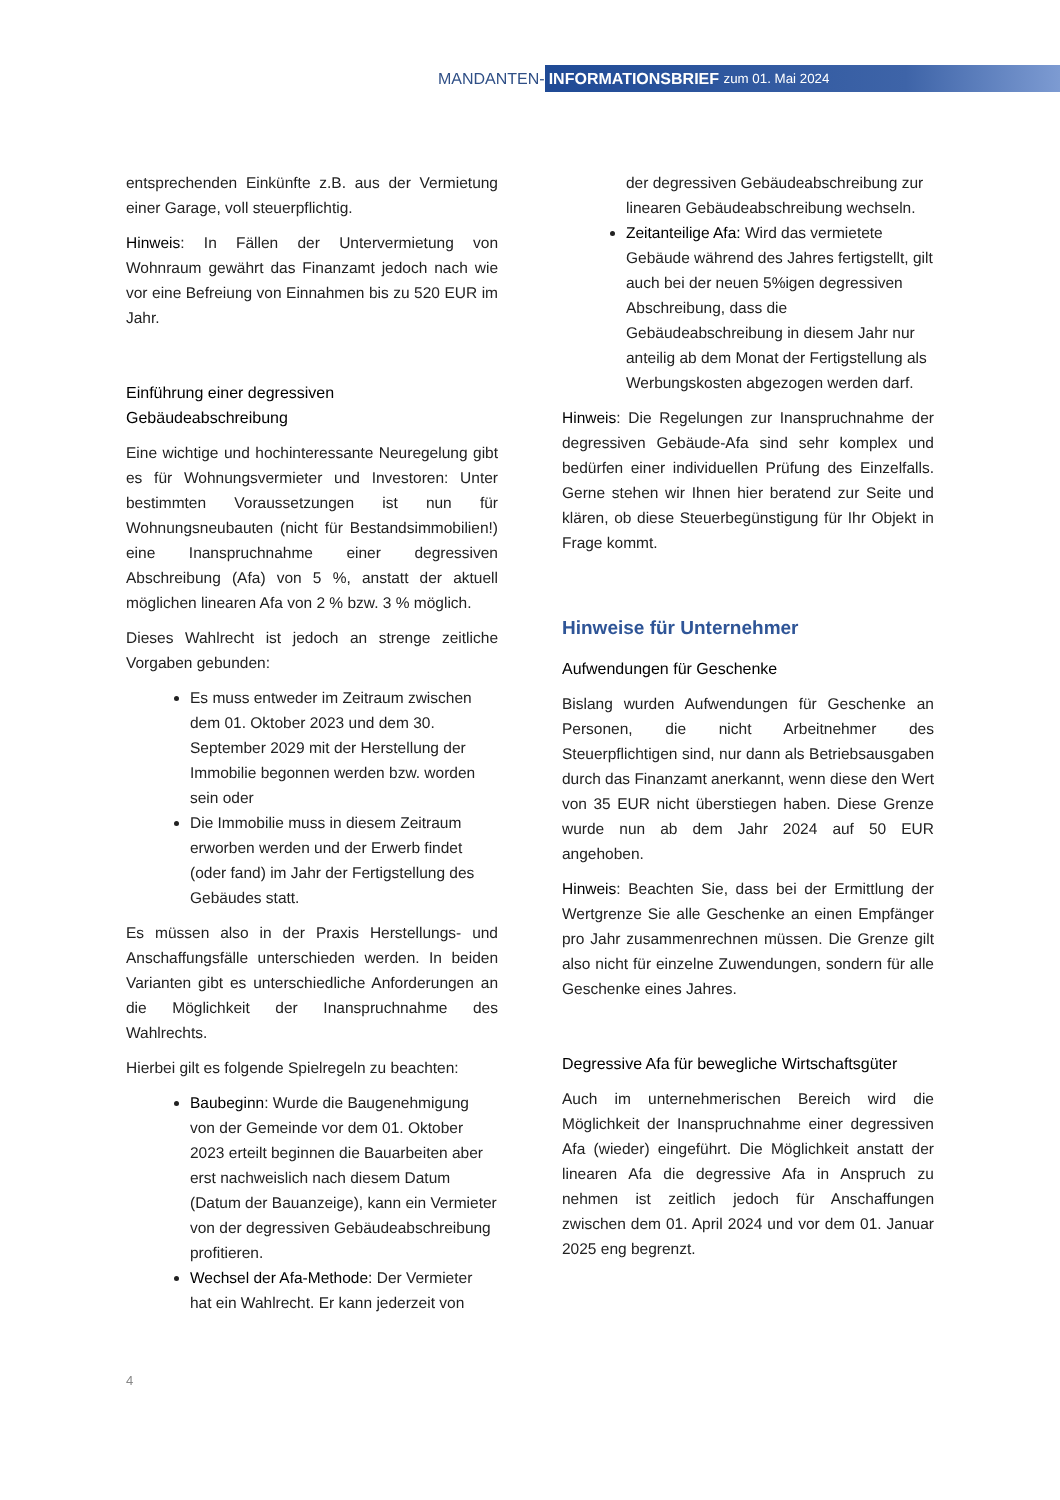MANDANTEN- INFORMATIONSBRIEF zum 01. Mai 2024
entsprechenden Einkünfte z.B. aus der Vermietung einer Garage, voll steuerpflichtig.
Hinweis: In Fällen der Untervermietung von Wohnraum gewährt das Finanzamt jedoch nach wie vor eine Befreiung von Einnahmen bis zu 520 EUR im Jahr.
Einführung einer degressiven Gebäudeabschreibung
Eine wichtige und hochinteressante Neuregelung gibt es für Wohnungsvermieter und Investoren: Unter bestimmten Voraussetzungen ist nun für Wohnungsneubauten (nicht für Bestandsimmobilien!) eine Inanspruchnahme einer degressiven Abschreibung (Afa) von 5 %, anstatt der aktuell möglichen linearen Afa von 2 % bzw. 3 % möglich.
Dieses Wahlrecht ist jedoch an strenge zeitliche Vorgaben gebunden:
Es muss entweder im Zeitraum zwischen dem 01. Oktober 2023 und dem 30. September 2029 mit der Herstellung der Immobilie begonnen werden bzw. worden sein oder
Die Immobilie muss in diesem Zeitraum erworben werden und der Erwerb findet (oder fand) im Jahr der Fertigstellung des Gebäudes statt.
Es müssen also in der Praxis Herstellungs- und Anschaffungsfälle unterschieden werden. In beiden Varianten gibt es unterschiedliche Anforderungen an die Möglichkeit der Inanspruchnahme des Wahlrechts.
Hierbei gilt es folgende Spielregeln zu beachten:
Baubeginn: Wurde die Baugenehmigung von der Gemeinde vor dem 01. Oktober 2023 erteilt beginnen die Bauarbeiten aber erst nachweislich nach diesem Datum (Datum der Bauanzeige), kann ein Vermieter von der degressiven Gebäudeabschreibung profitieren.
Wechsel der Afa-Methode: Der Vermieter hat ein Wahlrecht. Er kann jederzeit von
der degressiven Gebäudeabschreibung zur linearen Gebäudeabschreibung wechseln.
Zeitanteilige Afa: Wird das vermietete Gebäude während des Jahres fertigstellt, gilt auch bei der neuen 5%igen degressiven Abschreibung, dass die Gebäudeabschreibung in diesem Jahr nur anteilig ab dem Monat der Fertigstellung als Werbungskosten abgezogen werden darf.
Hinweis: Die Regelungen zur Inanspruchnahme der degressiven Gebäude-Afa sind sehr komplex und bedürfen einer individuellen Prüfung des Einzelfalls. Gerne stehen wir Ihnen hier beratend zur Seite und klären, ob diese Steuerbegünstigung für Ihr Objekt in Frage kommt.
Hinweise für Unternehmer
Aufwendungen für Geschenke
Bislang wurden Aufwendungen für Geschenke an Personen, die nicht Arbeitnehmer des Steuerpflichtigen sind, nur dann als Betriebsausgaben durch das Finanzamt anerkannt, wenn diese den Wert von 35 EUR nicht überstiegen haben. Diese Grenze wurde nun ab dem Jahr 2024 auf 50 EUR angehoben.
Hinweis: Beachten Sie, dass bei der Ermittlung der Wertgrenze Sie alle Geschenke an einen Empfänger pro Jahr zusammenrechnen müssen. Die Grenze gilt also nicht für einzelne Zuwendungen, sondern für alle Geschenke eines Jahres.
Degressive Afa für bewegliche Wirtschaftsgüter
Auch im unternehmerischen Bereich wird die Möglichkeit der Inanspruchnahme einer degressiven Afa (wieder) eingeführt. Die Möglichkeit anstatt der linearen Afa die degressive Afa in Anspruch zu nehmen ist zeitlich jedoch für Anschaffungen zwischen dem 01. April 2024 und vor dem 01. Januar 2025 eng begrenzt.
4